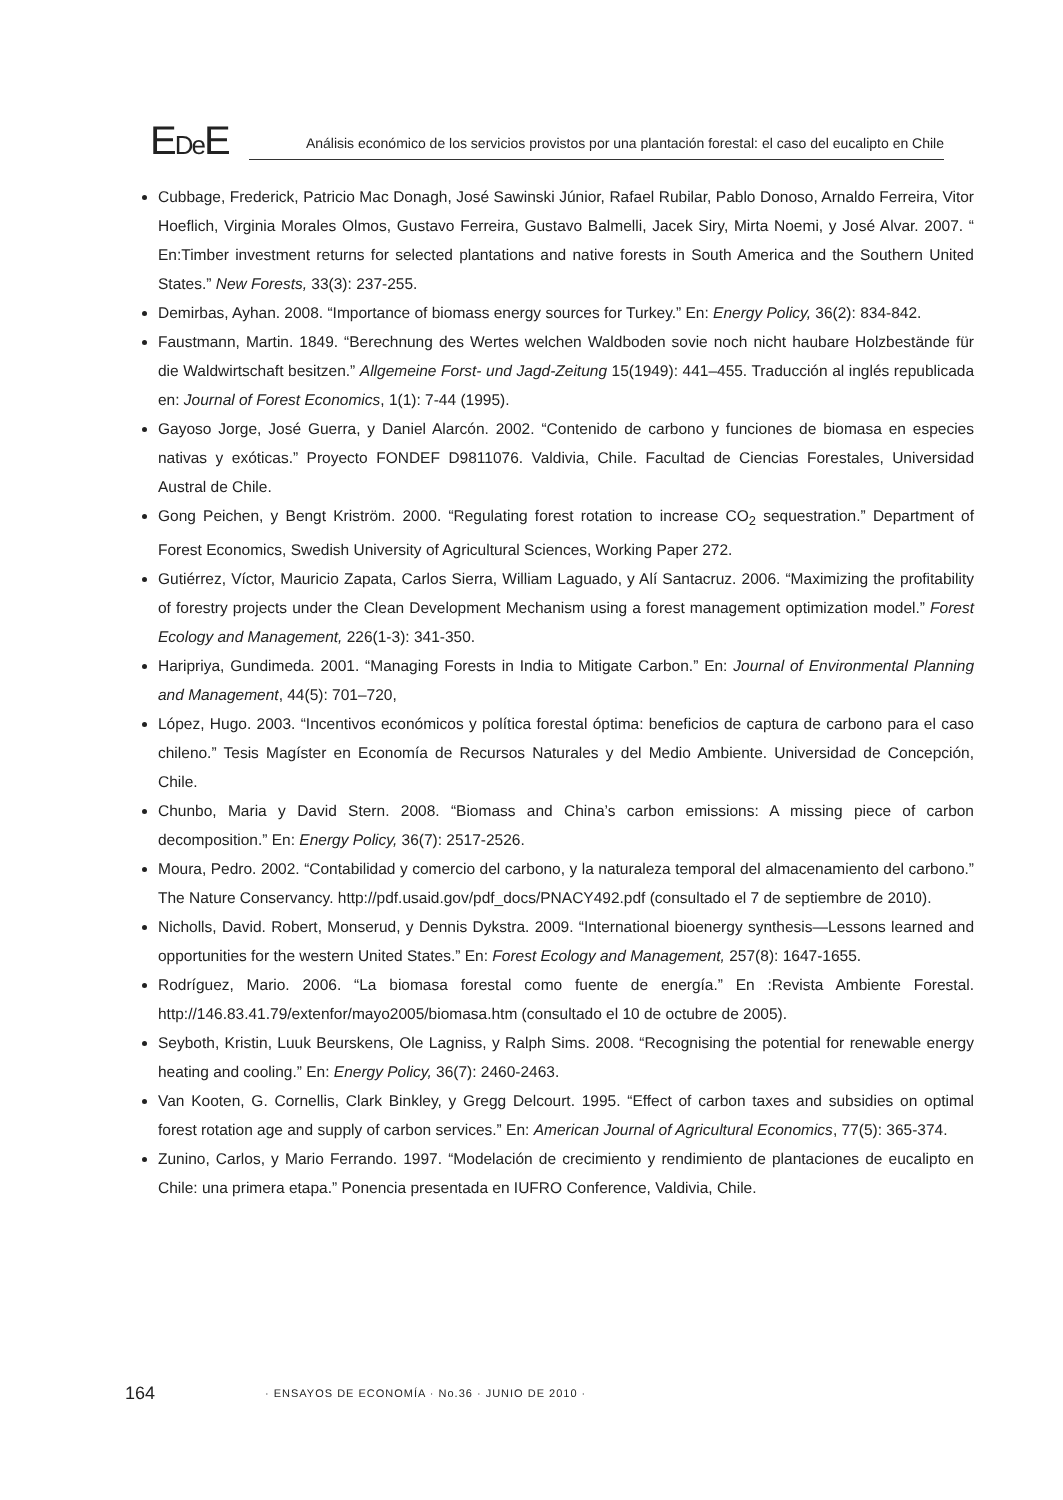EDe E
Análisis económico de los servicios provistos por una plantación forestal: el caso del eucalipto en Chile
Cubbage, Frederick, Patricio Mac Donagh, José Sawinski Júnior, Rafael Rubilar, Pablo Donoso, Arnaldo Ferreira, Vitor Hoeflich, Virginia Morales Olmos, Gustavo Ferreira, Gustavo Balmelli, Jacek Siry, Mirta Noemi, y José Alvar. 2007. “ En:Timber investment returns for selected plantations and native forests in South America and the Southern United States.” New Forests, 33(3): 237-255.
Demirbas, Ayhan. 2008. “Importance of biomass energy sources for Turkey.” En: Energy Policy, 36(2): 834-842.
Faustmann, Martin. 1849. “Berechnung des Wertes welchen Waldboden sovie noch nicht haubare Holzbestände für die Waldwirtschaft besitzen.” Allgemeine Forst- und Jagd-Zeitung 15(1949): 441–455. Traducción al inglés republicada en: Journal of Forest Economics, 1(1): 7-44 (1995).
Gayoso Jorge, José Guerra, y Daniel Alarcón. 2002. “Contenido de carbono y funciones de biomasa en especies nativas y exóticas.” Proyecto FONDEF D9811076. Valdivia, Chile. Facultad de Ciencias Forestales, Universidad Austral de Chile.
Gong Peichen, y Bengt Kriström. 2000. “Regulating forest rotation to increase CO<sub>2</sub> sequestration.” Department of Forest Economics, Swedish University of Agricultural Sciences, Working Paper 272.
Gutiérrez, Víctor, Mauricio Zapata, Carlos Sierra, William Laguado, y Alí Santacruz. 2006. “Maximizing the profitability of forestry projects under the Clean Development Mechanism using a forest management optimization model.” Forest Ecology and Management, 226(1-3): 341-350.
Haripriya, Gundimeda. 2001. “Managing Forests in India to Mitigate Carbon.” En: Journal of Environmental Planning and Management, 44(5): 701–720,
López, Hugo. 2003. “Incentivos económicos y política forestal óptima: beneficios de captura de carbono para el caso chileno.” Tesis Magíster en Economía de Recursos Naturales y del Medio Ambiente. Universidad de Concepción, Chile.
Chunbo, Maria y David Stern. 2008. “Biomass and China’s carbon emissions: A missing piece of carbon decomposition.” En: Energy Policy, 36(7): 2517-2526.
Moura, Pedro. 2002. “Contabilidad y comercio del carbono, y la naturaleza temporal del almacenamiento del carbono.” The Nature Conservancy. http://pdf.usaid.gov/pdf_docs/PNACY492.pdf (consultado el 7 de septiembre de 2010).
Nicholls, David. Robert, Monserud, y Dennis Dykstra. 2009. “International bioenergy synthesis—Lessons learned and opportunities for the western United States.” En: Forest Ecology and Management, 257(8): 1647-1655.
Rodríguez, Mario. 2006. “La biomasa forestal como fuente de energía.” En :Revista Ambiente Forestal. http://146.83.41.79/extenfor/mayo2005/biomasa.htm (consultado el 10 de octubre de 2005).
Seyboth, Kristin, Luuk Beurskens, Ole Lagniss, y Ralph Sims. 2008. “Recognising the potential for renewable energy heating and cooling.” En: Energy Policy, 36(7): 2460-2463.
Van Kooten, G. Cornellis, Clark Binkley, y Gregg Delcourt. 1995. “Effect of carbon taxes and subsidies on optimal forest rotation age and supply of carbon services.” En: American Journal of Agricultural Economics, 77(5): 365-374.
Zunino, Carlos, y Mario Ferrando. 1997. “Modelación de crecimiento y rendimiento de plantaciones de eucalipto en Chile: una primera etapa.” Ponencia presentada en IUFRO Conference, Valdivia, Chile.
164
· ENSAYOS DE ECONOMÍA · No.36 · JUNIO DE 2010 ·